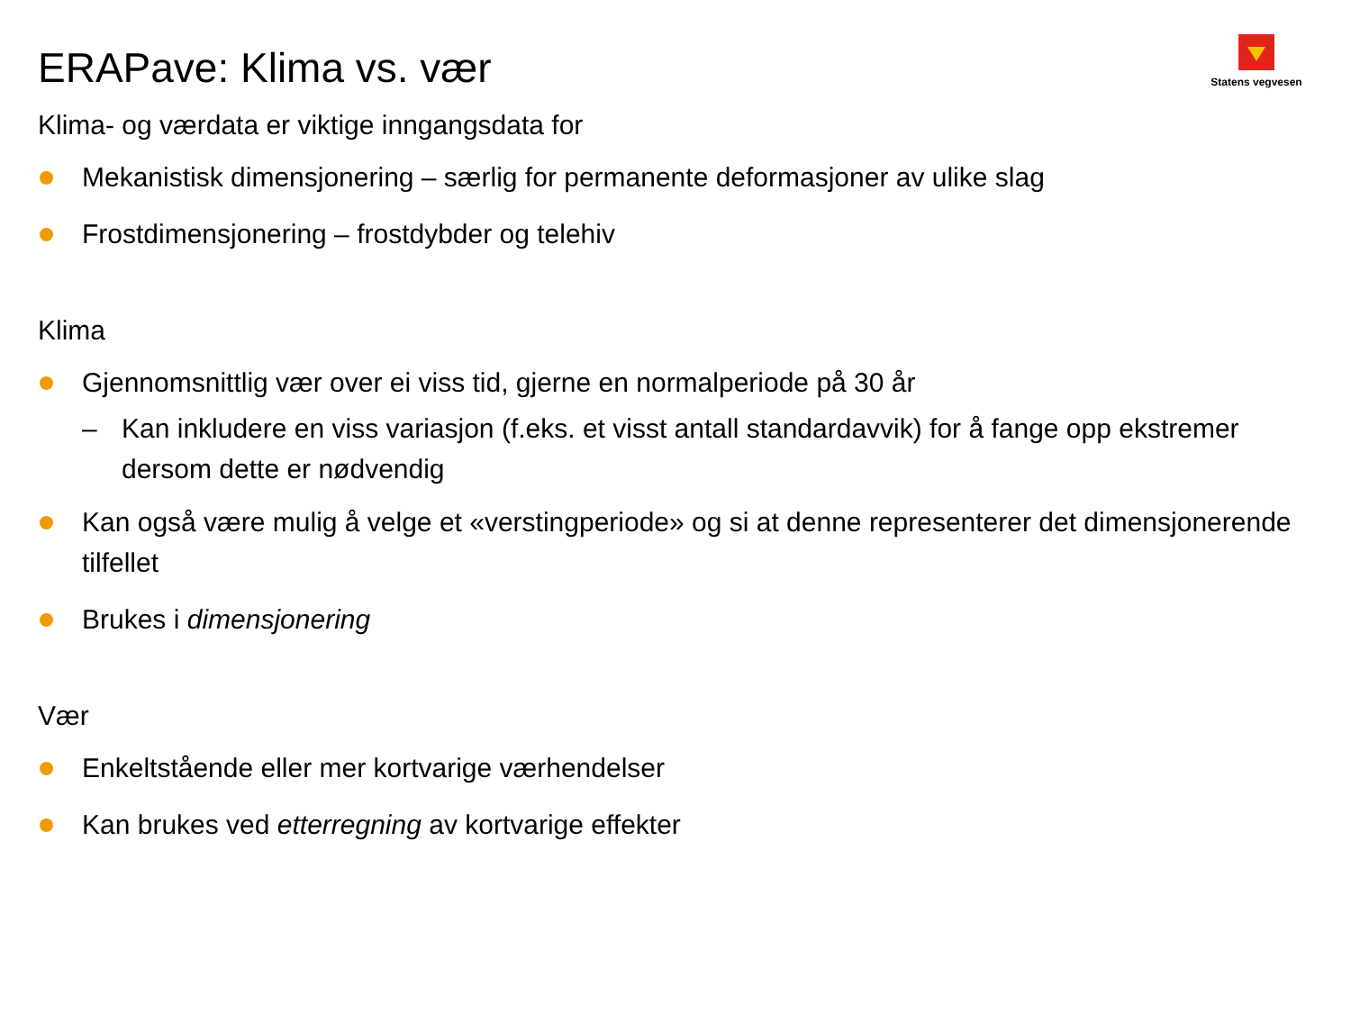Statens vegvesen
ERAPave: Klima vs. vær
Klima- og værdata er viktige inngangsdata for
Mekanistisk dimensjonering – særlig for permanente deformasjoner av ulike slag
Frostdimensjonering – frostdybder og telehiv
Klima
Gjennomsnittlig vær over ei viss tid, gjerne en normalperiode på 30 år
– Kan inkludere en viss variasjon (f.eks. et visst antall standardavvik) for å fange opp ekstremer dersom dette er nødvendig
Kan også være mulig å velge et «verstingperiode» og si at denne representerer det dimensjonerende tilfellet
Brukes i dimensjonering
Vær
Enkeltstående eller mer kortvarige værhendelser
Kan brukes ved etterregning av kortvarige effekter